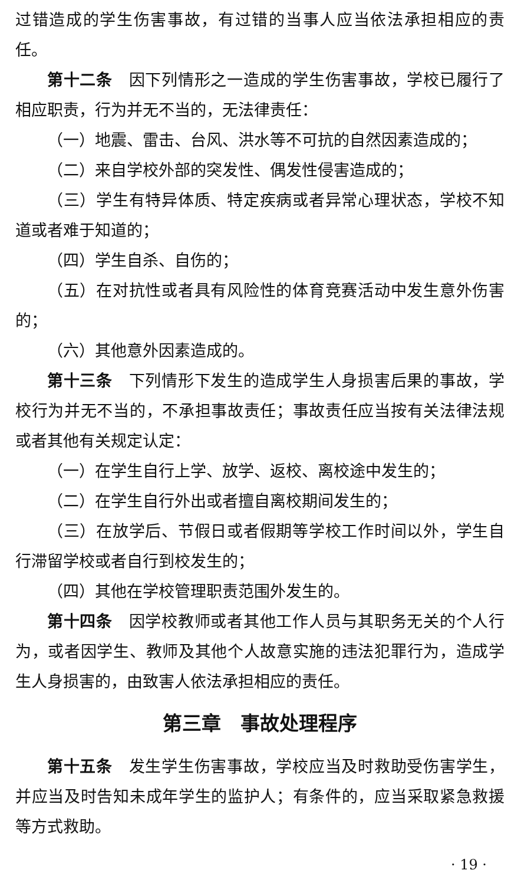过错造成的学生伤害事故，有过错的当事人应当依法承担相应的责任。
第十二条　因下列情形之一造成的学生伤害事故，学校已履行了相应职责，行为并无不当的，无法律责任：
（一）地震、雷击、台风、洪水等不可抗的自然因素造成的；
（二）来自学校外部的突发性、偶发性侵害造成的；
（三）学生有特异体质、特定疾病或者异常心理状态，学校不知道或者难于知道的；
（四）学生自杀、自伤的；
（五）在对抗性或者具有风险性的体育竞赛活动中发生意外伤害的；
（六）其他意外因素造成的。
第十三条　下列情形下发生的造成学生人身损害后果的事故，学校行为并无不当的，不承担事故责任；事故责任应当按有关法律法规或者其他有关规定认定：
（一）在学生自行上学、放学、返校、离校途中发生的；
（二）在学生自行外出或者擅自离校期间发生的；
（三）在放学后、节假日或者假期等学校工作时间以外，学生自行滞留学校或者自行到校发生的；
（四）其他在学校管理职责范围外发生的。
第十四条　因学校教师或者其他工作人员与其职务无关的个人行为，或者因学生、教师及其他个人故意实施的违法犯罪行为，造成学生人身损害的，由致害人依法承担相应的责任。
第三章　事故处理程序
第十五条　发生学生伤害事故，学校应当及时救助受伤害学生，并应当及时告知未成年学生的监护人；有条件的，应当采取紧急救援等方式救助。
· 19 ·